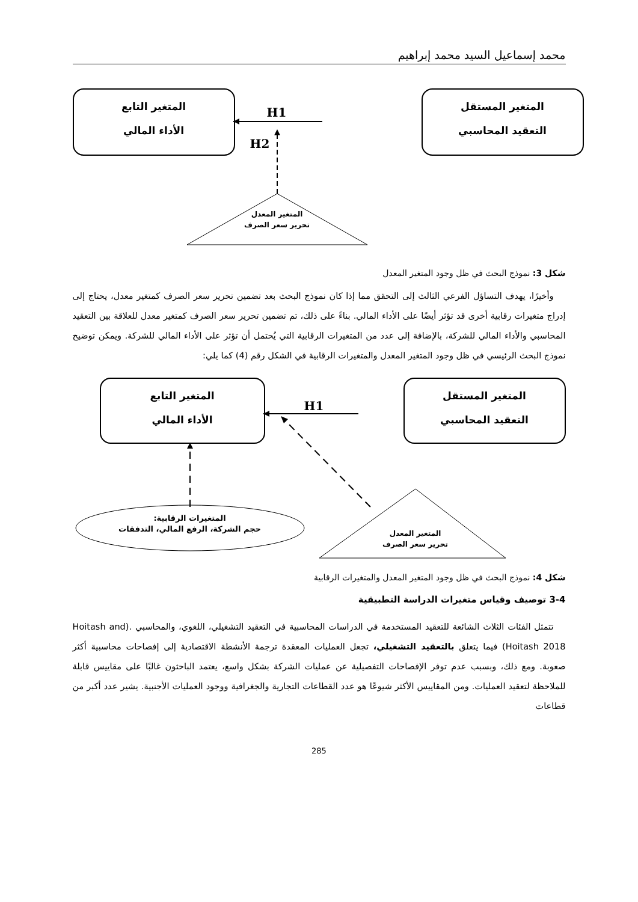محمد إسماعيل السيد محمد إبراهيم
المتغير المستقل
التعقيد المحاسبي
المتغير التابع
الأداء المالي
H1
H2
المتغير المعدل
تحرير سعر الصرف
شكل 3: نموذج البحث في ظل وجود المتغير المعدل
وأخيرًا، يهدف التساؤل الفرعي الثالث إلى التحقق مما إذا كان نموذج البحث بعد تضمين تحرير سعر الصرف كمتغير معدل، يحتاج إلى إدراج متغيرات رقابية أخرى قد تؤثر أيضًا على الأداء المالي. بناءً على ذلك، تم تضمين تحرير سعر الصرف كمتغير معدل للعلاقة بين التعقيد المحاسبي والأداء المالي للشركة، بالإضافة إلى عدد من المتغيرات الرقابية التي يُحتمل أن تؤثر على الأداء المالي للشركة. ويمكن توضيح نموذج البحث الرئيسي في ظل وجود المتغير المعدل والمتغيرات الرقابية في الشكل رقم (4) كما يلي:
المتغير المستقل
التعقيد المحاسبي
المتغير التابع
الأداء المالي
H1
المتغيرات الرقابية:
حجم الشركة، الرفع المالي، التدفقات
المتغير المعدل
تحرير سعر الصرف
شكل 4: نموذج البحث في ظل وجود المتغير المعدل والمتغيرات الرقابية
3-4 توصيف وقياس متغيرات الدراسة التطبيقية
تتمثل الفئات الثلاث الشائعة للتعقيد المستخدمة في الدراسات المحاسبية في التعقيد التشغيلي، اللغوي، والمحاسبي .(Hoitash and Hoitash 2018) فيما يتعلق بالتعقيد التشغيلي، تجعل العمليات المعقدة ترجمة الأنشطة الاقتصادية إلى إفصاحات محاسبية أكثر صعوبة. ومع ذلك، وبسبب عدم توفر الإفصاحات التفصيلية عن عمليات الشركة بشكل واسع، يعتمد الباحثون غالبًا على مقاييس قابلة للملاحظة لتعقيد العمليات. ومن المقاييس الأكثر شيوعًا هو عدد القطاعات التجارية والجغرافية ووجود العمليات الأجنبية. يشير عدد أكبر من قطاعات
285